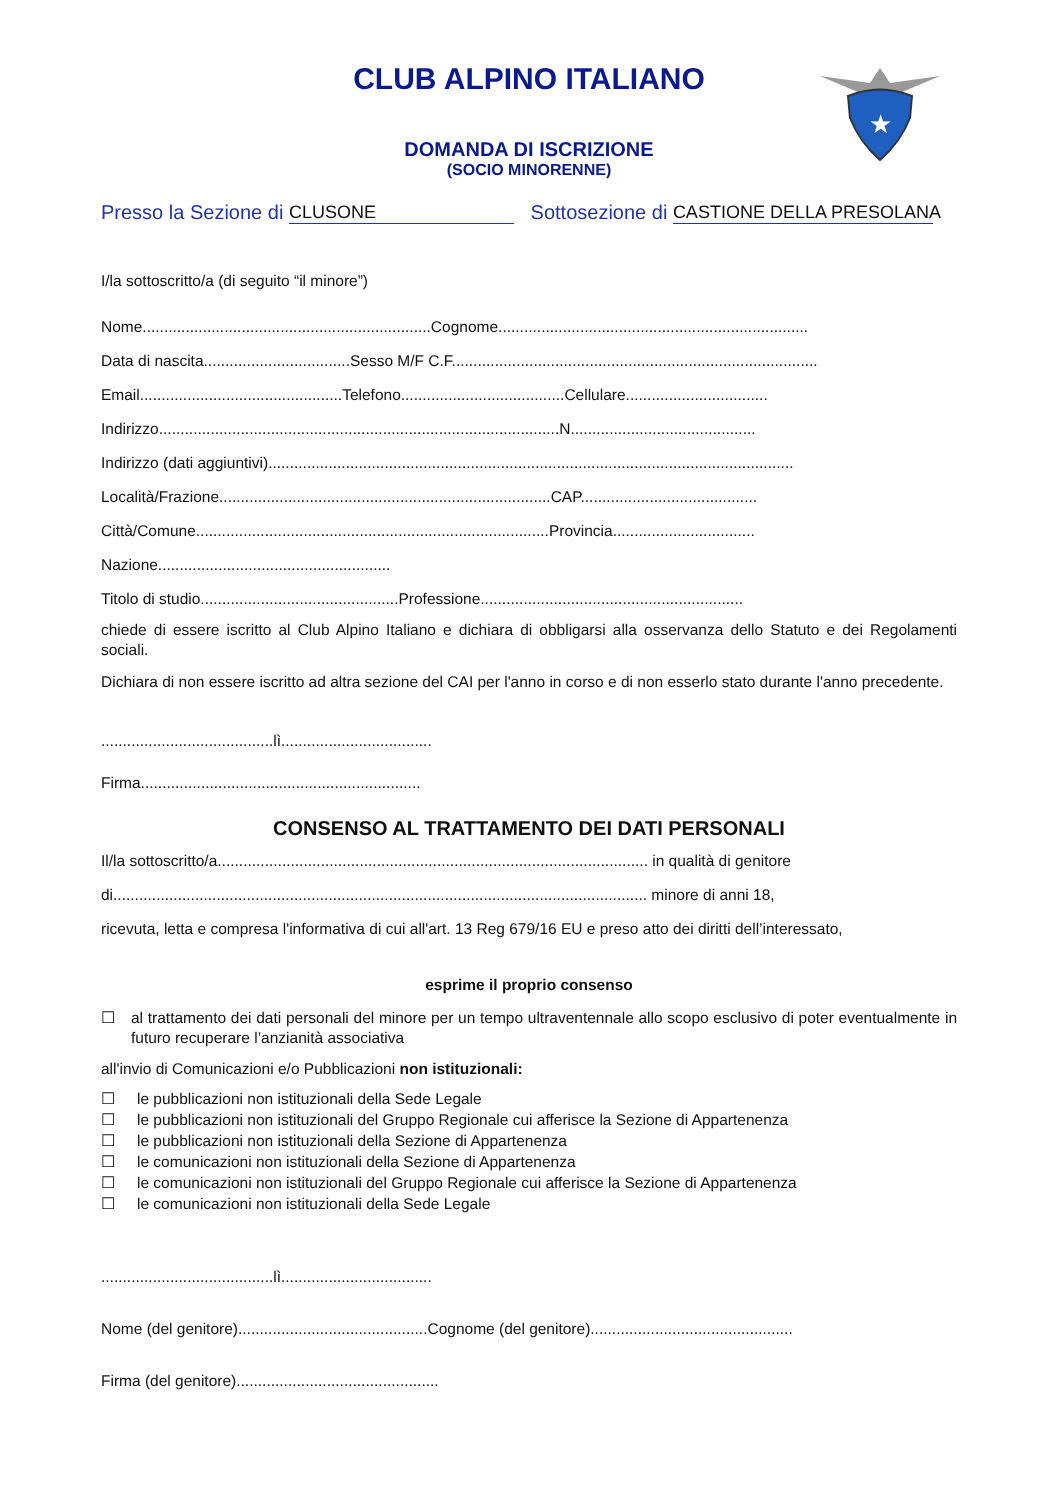★
CLUB ALPINO ITALIANO
DOMANDA DI ISCRIZIONE
(SOCIO MINORENNE)
Presso la Sezione di CLUSONE Sottosezione di CASTIONE DELLA PRESOLANA
I/la sottoscritto/a (di seguito “il minore”)
Nome...................................................................Cognome........................................................................
Data di nascita..................................Sesso M/F C.F.....................................................................................
Email...............................................Telefono......................................Cellulare.................................
Indirizzo.............................................................................................N...........................................
Indirizzo (dati aggiuntivi)..........................................................................................................................
Località/Frazione.............................................................................CAP.........................................
Città/Comune..................................................................................Provincia.................................
Nazione......................................................
Titolo di studio..............................................Professione.............................................................
chiede di essere iscritto al Club Alpino Italiano e dichiara di obbligarsi alla osservanza dello Statuto e dei Regolamenti sociali.
Dichiara di non essere iscritto ad altra sezione del CAI per l'anno in corso e di non esserlo stato durante l'anno precedente.
........................................lì...................................
Firma.................................................................
CONSENSO AL TRATTAMENTO DEI DATI PERSONALI
Il/la sottoscritto/a.................................................................................................... in qualità di genitore
di............................................................................................................................ minore di anni 18,
ricevuta, letta e compresa l'informativa di cui all'art. 13 Reg 679/16 EU e preso atto dei diritti dell’interessato,
esprime il proprio consenso
☐ al trattamento dei dati personali del minore per un tempo ultraventennale allo scopo esclusivo di poter eventualmente in futuro recuperare l’anzianità associativa
all'invio di Comunicazioni e/o Pubblicazioni non istituzionali:
☐ le pubblicazioni non istituzionali della Sede Legale
☐ le pubblicazioni non istituzionali del Gruppo Regionale cui afferisce la Sezione di Appartenenza
☐ le pubblicazioni non istituzionali della Sezione di Appartenenza
☐ le comunicazioni non istituzionali della Sezione di Appartenenza
☐ le comunicazioni non istituzionali del Gruppo Regionale cui afferisce la Sezione di Appartenenza
☐ le comunicazioni non istituzionali della Sede Legale
........................................lì...................................
Nome (del genitore)............................................Cognome (del genitore)...............................................
Firma (del genitore)...............................................